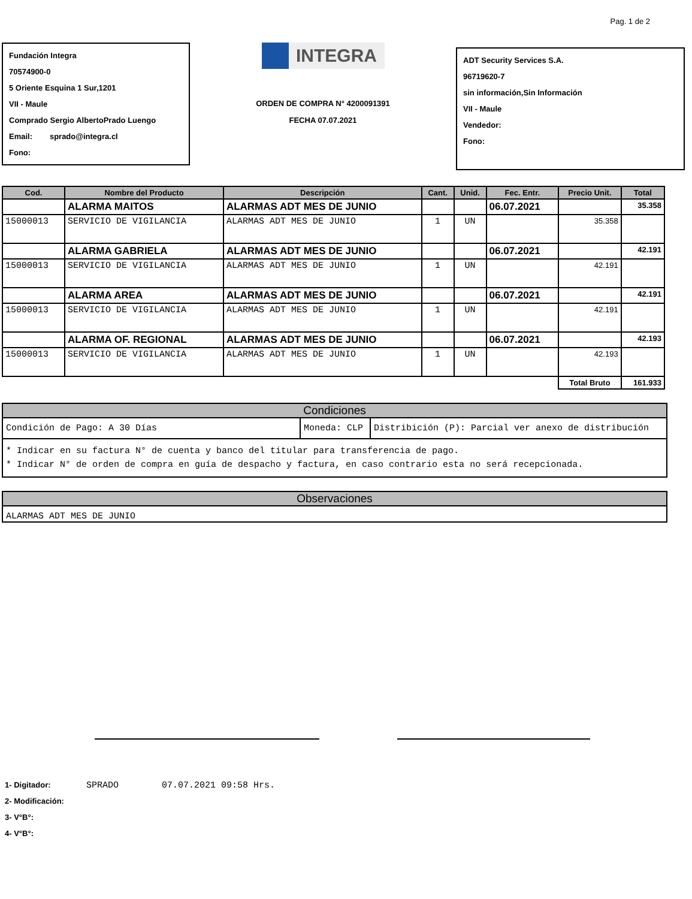Pag. 1 de 2
Fundación Integra
70574900-0
5 Oriente Esquina 1 Sur,1201
VII - Maule
Comprado Sergio AlbertoPrado Luengo
Email: sprado@integra.cl
Fono:
INTEGRA
ORDEN DE COMPRA N° 4200091391
FECHA 07.07.2021
ADT Security Services S.A.
96719620-7
sin información,Sin Información
VII - Maule
Vendedor:
Fono:
| Cod. | Nombre del Producto | Descripción | Cant. | Unid. | Fec. Entr. | Precio Unit. | Total |
| --- | --- | --- | --- | --- | --- | --- | --- |
| | ALARMA MAITOS | ALARMAS ADT MES DE JUNIO | | | 06.07.2021 | | 35.358 |
| 15000013 | SERVICIO DE VIGILANCIA | ALARMAS ADT MES DE JUNIO | 1 | UN | | 35.358 | |
| | ALARMA GABRIELA | ALARMAS ADT MES DE JUNIO | | | 06.07.2021 | | 42.191 |
| 15000013 | SERVICIO DE VIGILANCIA | ALARMAS ADT MES DE JUNIO | 1 | UN | | 42.191 | |
| | ALARMA AREA | ALARMAS ADT MES DE JUNIO | | | 06.07.2021 | | 42.191 |
| 15000013 | SERVICIO DE VIGILANCIA | ALARMAS ADT MES DE JUNIO | 1 | UN | | 42.191 | |
| | ALARMA OF. REGIONAL | ALARMAS ADT MES DE JUNIO | | | 06.07.2021 | | 42.193 |
| 15000013 | SERVICIO DE VIGILANCIA | ALARMAS ADT MES DE JUNIO | 1 | UN | | 42.193 | |
| | | | | | | Total Bruto | 161.933 |
Condiciones
Condición de Pago: A 30 Días Moneda: CLP Distribición (P): Parcial ver anexo de distribución
* Indicar en su factura N° de cuenta y banco del titular para transferencia de pago.
* Indicar N° de orden de compra en guía de despacho y factura, en caso contrario esta no será recepcionada.
Observaciones
ALARMAS ADT MES DE JUNIO
1- Digitador: SPRADO 07.07.2021 09:58 Hrs.
2- Modificación:
3- V°B°:
4- V°B°: